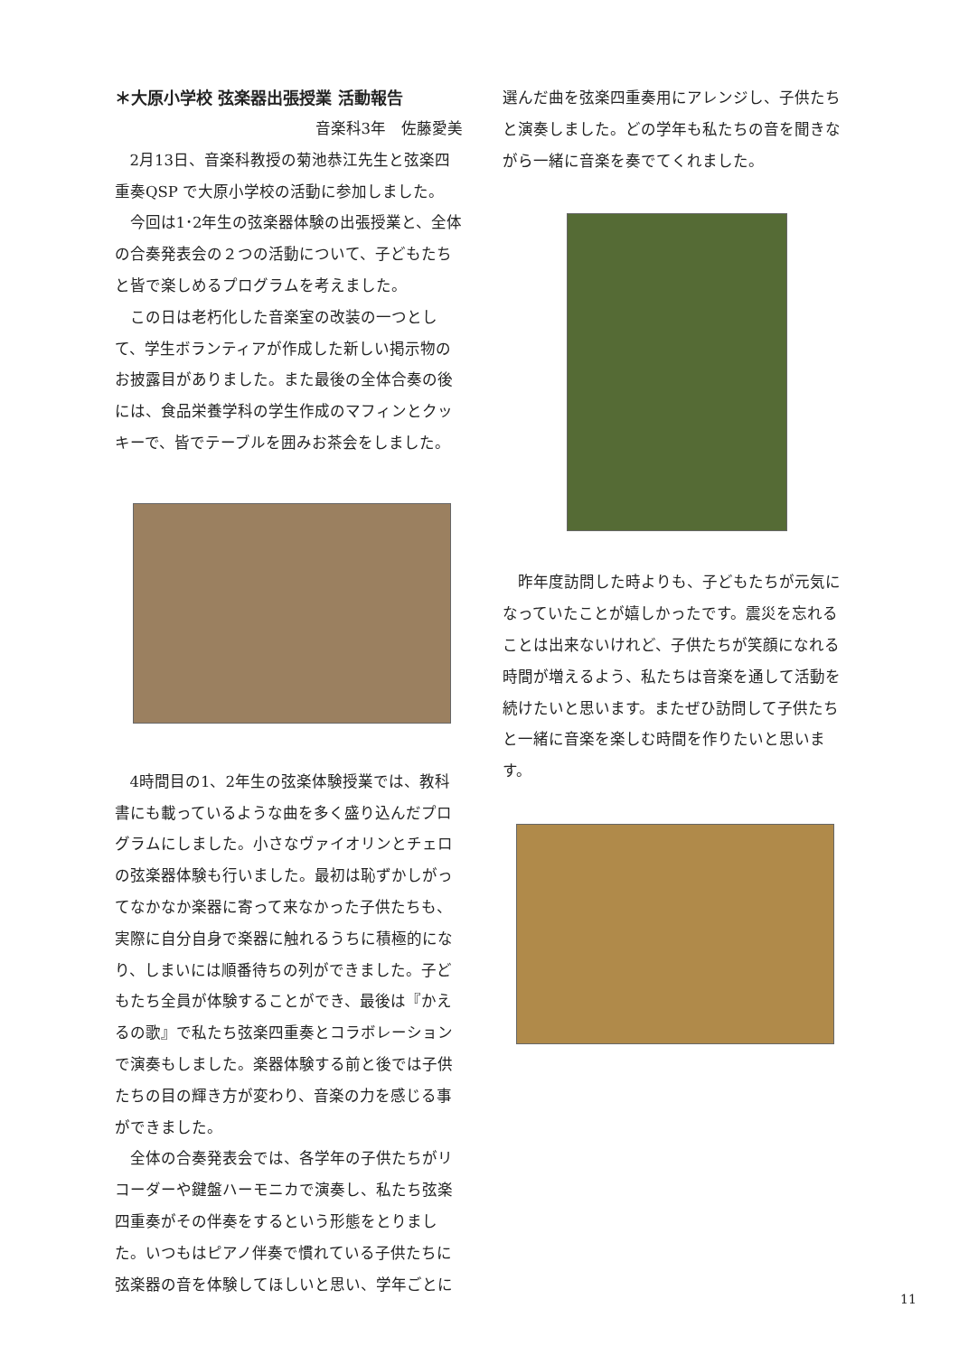＊大原小学校 弦楽器出張授業 活動報告
音楽科3年　佐藤愛美
2月13日、音楽科教授の菊池恭江先生と弦楽四重奏QSP で大原小学校の活動に参加しました。
今回は1･2年生の弦楽器体験の出張授業と、全体の合奏発表会の２つの活動について、子どもたちと皆で楽しめるプログラムを考えました。
この日は老朽化した音楽室の改装の一つとして、学生ボランティアが作成した新しい掲示物のお披露目がありました。また最後の全体合奏の後には、食品栄養学科の学生作成のマフィンとクッキーで、皆でテーブルを囲みお茶会をしました。
4時間目の1、2年生の弦楽体験授業では、教科書にも載っているような曲を多く盛り込んだプログラムにしました。小さなヴァイオリンとチェロの弦楽器体験も行いました。最初は恥ずかしがってなかなか楽器に寄って来なかった子供たちも、実際に自分自身で楽器に触れるうちに積極的になり、しまいには順番待ちの列ができました。子どもたち全員が体験することができ、最後は『かえるの歌』で私たち弦楽四重奏とコラボレーションで演奏もしました。楽器体験する前と後では子供たちの目の輝き方が変わり、音楽の力を感じる事ができました。
全体の合奏発表会では、各学年の子供たちがリコーダーや鍵盤ハーモニカで演奏し、私たち弦楽四重奏がその伴奏をするという形態をとりました。いつもはピアノ伴奏で慣れている子供たちに弦楽器の音を体験してほしいと思い、学年ごとに
選んだ曲を弦楽四重奏用にアレンジし、子供たちと演奏しました。どの学年も私たちの音を聞きながら一緒に音楽を奏でてくれました。
昨年度訪問した時よりも、子どもたちが元気になっていたことが嬉しかったです。震災を忘れることは出来ないけれど、子供たちが笑顔になれる時間が増えるよう、私たちは音楽を通して活動を続けたいと思います。またぜひ訪問して子供たちと一緒に音楽を楽しむ時間を作りたいと思います。
11